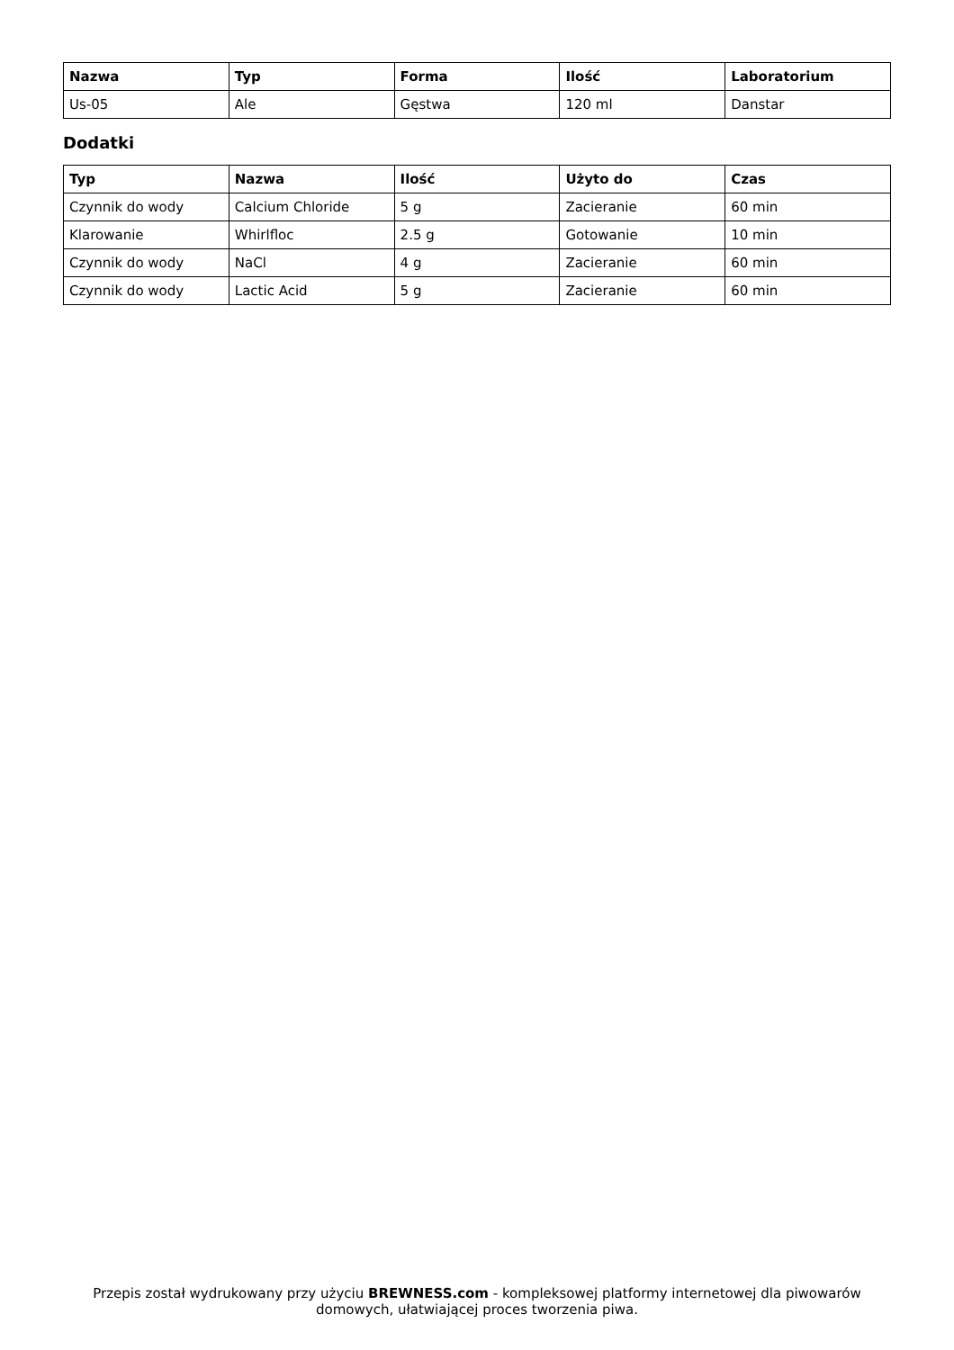| Nazwa | Typ | Forma | Ilość | Laboratorium |
| --- | --- | --- | --- | --- |
| Us-05 | Ale | Gęstwa | 120 ml | Danstar |
Dodatki
| Typ | Nazwa | Ilość | Użyto do | Czas |
| --- | --- | --- | --- | --- |
| Czynnik do wody | Calcium Chloride | 5 g | Zacieranie | 60 min |
| Klarowanie | Whirlfloc | 2.5 g | Gotowanie | 10 min |
| Czynnik do wody | NaCl | 4 g | Zacieranie | 60 min |
| Czynnik do wody | Lactic Acid | 5 g | Zacieranie | 60 min |
Przepis został wydrukowany przy użyciu BREWNESS.com - kompleksowej platformy internetowej dla piwowarów domowych, ułatwiającej proces tworzenia piwa.